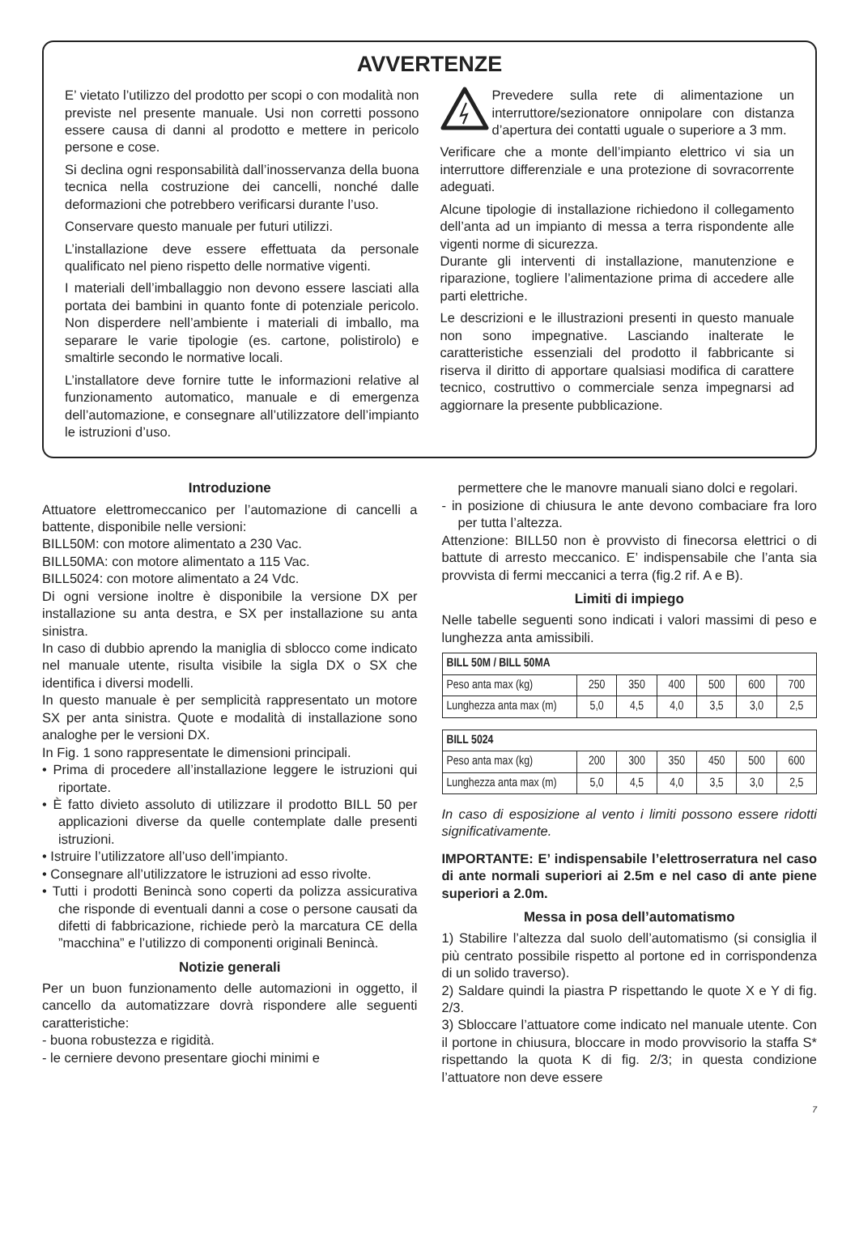AVVERTENZE
E’ vietato l’utilizzo del prodotto per scopi o con modalità non previste nel presente manuale. Usi non corretti possono essere causa di danni al prodotto e mettere in pericolo persone e cose.
Si declina ogni responsabilità dall’inosservanza della buona tecnica nella costruzione dei cancelli, nonché dalle deformazioni che potrebbero verificarsi durante l’uso.
Conservare questo manuale per futuri utilizzi.
L’installazione deve essere effettuata da personale qualificato nel pieno rispetto delle normative vigenti.
I materiali dell’imballaggio non devono essere lasciati alla portata dei bambini in quanto fonte di potenziale pericolo. Non disperdere nell’ambiente i materiali di imballo, ma separare le varie tipologie (es. cartone, polistirolo) e smaltirle secondo le normative locali.
L’installatore deve fornire tutte le informazioni relative al funzionamento automatico, manuale e di emergenza dell’automazione, e consegnare all’utilizzatore dell’impianto le istruzioni d’uso.
Prevedere sulla rete di alimentazione un interruttore/sezionatore onnipolare con distanza d’apertura dei contatti uguale o superiore a 3 mm.
Verificare che a monte dell’impianto elettrico vi sia un interruttore differenziale e una protezione di sovracorrente adeguati.
Alcune tipologie di installazione richiedono il collegamento dell’anta ad un impianto di messa a terra rispondente alle vigenti norme di sicurezza.
Durante gli interventi di installazione, manutenzione e riparazione, togliere l’alimentazione prima di accedere alle parti elettriche.
Le descrizioni e le illustrazioni presenti in questo manuale non sono impegnative. Lasciando inalterate le caratteristiche essenziali del prodotto il fabbricante si riserva il diritto di apportare qualsiasi modifica di carattere tecnico, costruttivo o commerciale senza impegnarsi ad aggiornare la presente pubblicazione.
Introduzione
Attuatore elettromeccanico per l’automazione di cancelli a battente, disponibile nelle versioni:
BILL50M: con motore alimentato a 230 Vac.
BILL50MA: con motore alimentato a 115 Vac.
BILL5024: con motore alimentato a 24 Vdc.
Di ogni versione inoltre è disponibile la versione DX per installazione su anta destra, e SX per installazione su anta sinistra.
In caso di dubbio aprendo la maniglia di sblocco come indicato nel manuale utente, risulta visibile la sigla DX o SX che identifica i diversi modelli.
In questo manuale è per semplicità rappresentato un motore SX per anta sinistra. Quote e modalità di installazione sono analoghe per le versioni DX.
In Fig. 1 sono rappresentate le dimensioni principali.
• Prima di procedere all’installazione leggere le istruzioni qui riportate.
• È fatto divieto assoluto di utilizzare il prodotto BILL 50 per applicazioni diverse da quelle contemplate dalle presenti istruzioni.
• Istruire l’utilizzatore all’uso dell’impianto.
• Consegnare all’utilizzatore le istruzioni ad esso rivolte.
• Tutti i prodotti Benincà sono coperti da polizza assicurativa che risponde di eventuali danni a cose o persone causati da difetti di fabbricazione, richiede però la marcatura CE della ”macchina” e l’utilizzo di componenti originali Benincà.
Notizie generali
Per un buon funzionamento delle automazioni in oggetto, il cancello da automatizzare dovrà rispondere alle seguenti caratteristiche:
- buona robustezza e rigidità.
- le cerniere devono presentare giochi minimi e
permettere che le manovre manuali siano dolci e regolari.
- in posizione di chiusura le ante devono combaciare fra loro per tutta l’altezza.
Attenzione: BILL50 non è provvisto di finecorsa elettrici o di battute di arresto meccanico. E’ indispensabile che l’anta sia provvista di fermi meccanici a terra (fig.2 rif. A e B).
Limiti di impiego
Nelle tabelle seguenti sono indicati i valori massimi di peso e lunghezza anta amissibili.
| BILL 50M / BILL 50MA | | | | | | |
| --- | --- | --- | --- | --- | --- | --- |
| Peso anta max (kg) | 250 | 350 | 400 | 500 | 600 | 700 |
| Lunghezza anta max (m) | 5,0 | 4,5 | 4,0 | 3,5 | 3,0 | 2,5 |
| BILL 5024 | | | | | | |
| --- | --- | --- | --- | --- | --- | --- |
| Peso anta max (kg) | 200 | 300 | 350 | 450 | 500 | 600 |
| Lunghezza anta max (m) | 5,0 | 4,5 | 4,0 | 3,5 | 3,0 | 2,5 |
In caso di esposizione al vento i limiti possono essere ridotti significativamente.
IMPORTANTE: E’ indispensabile l’elettroserratura nel caso di ante normali superiori ai 2.5m e nel caso di ante piene superiori a 2.0m.
Messa in posa dell’automatismo
1) Stabilire l’altezza dal suolo dell’automatismo (si consiglia il più centrato possibile rispetto al portone ed in corrispondenza di un solido traverso).
2) Saldare quindi la piastra P rispettando le quote X e Y di fig. 2/3.
3) Sbloccare l’attuatore come indicato nel manuale utente. Con il portone in chiusura, bloccare in modo provvisorio la staffa S* rispettando la quota K di fig. 2/3; in questa condizione l’attuatore non deve essere
7